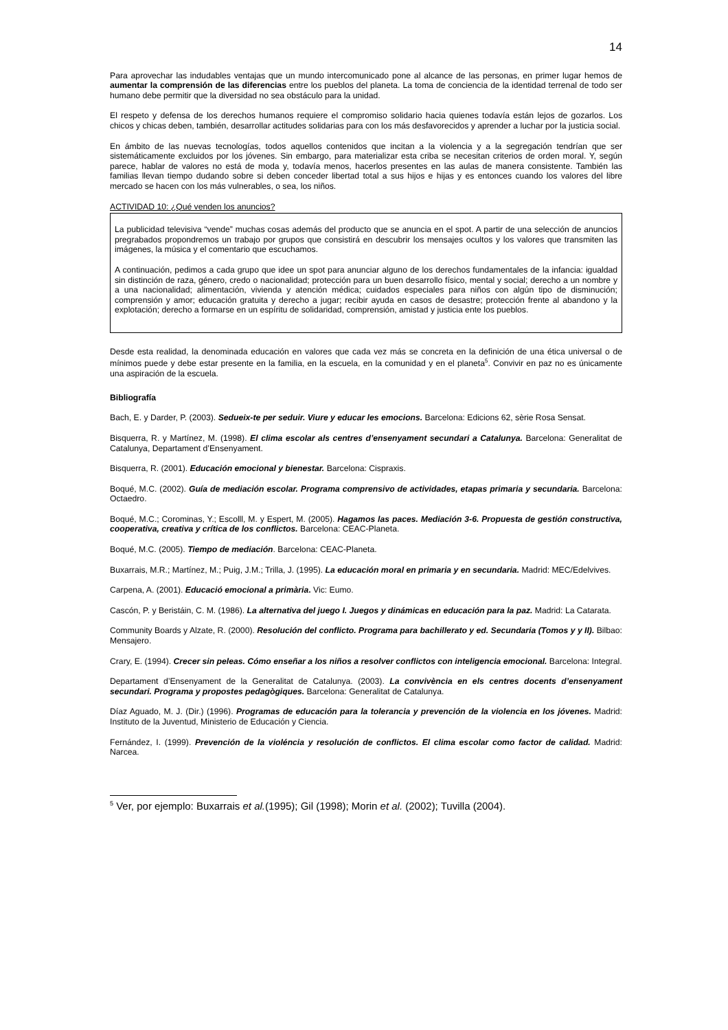14
Para aprovechar las indudables ventajas que un mundo intercomunicado pone al alcance de las personas, en primer lugar hemos de aumentar la comprensión de las diferencias entre los pueblos del planeta. La toma de conciencia de la identidad terrenal de todo ser humano debe permitir que la diversidad no sea obstáculo para la unidad.
El respeto y defensa de los derechos humanos requiere el compromiso solidario hacia quienes todavía están lejos de gozarlos. Los chicos y chicas deben, también, desarrollar actitudes solidarias para con los más desfavorecidos y aprender a luchar por la justicia social.
En ámbito de las nuevas tecnologías, todos aquellos contenidos que incitan a la violencia y a la segregación tendrían que ser sistemáticamente excluidos por los jóvenes. Sin embargo, para materializar esta criba se necesitan criterios de orden moral. Y, según parece, hablar de valores no está de moda y, todavía menos, hacerlos presentes en las aulas de manera consistente. También las familias llevan tiempo dudando sobre si deben conceder libertad total a sus hijos e hijas y es entonces cuando los valores del libre mercado se hacen con los más vulnerables, o sea, los niños.
ACTIVIDAD 10: ¿Qué venden los anuncios?
La publicidad televisiva “vende” muchas cosas además del producto que se anuncia en el spot. A partir de una selección de anuncios pregrabados propondremos un trabajo por grupos que consistirá en descubrir los mensajes ocultos y los valores que transmiten las imágenes, la música y el comentario que escuchamos.
A continuación, pedimos a cada grupo que idee un spot para anunciar alguno de los derechos fundamentales de la infancia: igualdad sin distinción de raza, género, credo o nacionalidad; protección para un buen desarrollo físico, mental y social; derecho a un nombre y a una nacionalidad; alimentación, vivienda y atención médica; cuidados especiales para niños con algún tipo de disminución; comprensión y amor; educación gratuita y derecho a jugar; recibir ayuda en casos de desastre; protección frente al abandono y la explotación; derecho a formarse en un espíritu de solidaridad, comprensión, amistad y justicia ente los pueblos.
Desde esta realidad, la denominada educación en valores que cada vez más se concreta en la definición de una ética universal o de mínimos puede y debe estar presente en la familia, en la escuela, en la comunidad y en el planeta<sup>5</sup>. Convivir en paz no es únicamente una aspiración de la escuela.
Bibliografía
Bach, E. y Darder, P. (2003). Sedueix-te per seduir. Viure y educar les emocions. Barcelona: Edicions 62, sèrie Rosa Sensat.
Bisquerra, R. y Martínez, M. (1998). El clima escolar als centres d’ensenyament secundari a Catalunya. Barcelona: Generalitat de Catalunya, Departament d’Ensenyament.
Bisquerra, R. (2001). Educación emocional y bienestar. Barcelona: Cispraxis.
Boqué, M.C. (2002). Guía de mediación escolar. Programa comprensivo de actividades, etapas primaria y secundaria. Barcelona: Octaedro.
Boqué, M.C.; Corominas, Y.; Escolll, M. y Espert, M. (2005). Hagamos las paces. Mediación 3-6. Propuesta de gestión constructiva, cooperativa, creativa y crítica de los conflictos. Barcelona: CEAC-Planeta.
Boqué, M.C. (2005). Tiempo de mediación. Barcelona: CEAC-Planeta.
Buxarrais, M.R.; Martínez, M.; Puig, J.M.; Trilla, J. (1995). La educación moral en primaria y en secundaria. Madrid: MEC/Edelvives.
Carpena, A. (2001). Educació emocional a primària. Vic: Eumo.
Cascón, P. y Beristáin, C. M. (1986). La alternativa del juego I. Juegos y dinámicas en educación para la paz. Madrid: La Catarata.
Community Boards y Alzate, R. (2000). Resolución del conflicto. Programa para bachillerato y ed. Secundaria (Tomos y y II). Bilbao: Mensajero.
Crary, E. (1994). Crecer sin peleas. Cómo enseñar a los niños a resolver conflictos con inteligencia emocional. Barcelona: Integral.
Departament d’Ensenyament de la Generalitat de Catalunya. (2003). La convivència en els centres docents d’ensenyament secundari. Programa y propostes pedagògiques. Barcelona: Generalitat de Catalunya.
Díaz Aguado, M. J. (Dir.) (1996). Programas de educación para la tolerancia y prevención de la violencia en los jóvenes. Madrid: Instituto de la Juventud, Ministerio de Educación y Ciencia.
Fernández, I. (1999). Prevención de la violéncia y resolución de conflictos. El clima escolar como factor de calidad. Madrid: Narcea.
<sup>5</sup> Ver, por ejemplo: Buxarrais et al.(1995); Gil (1998); Morin et al. (2002); Tuvilla (2004).